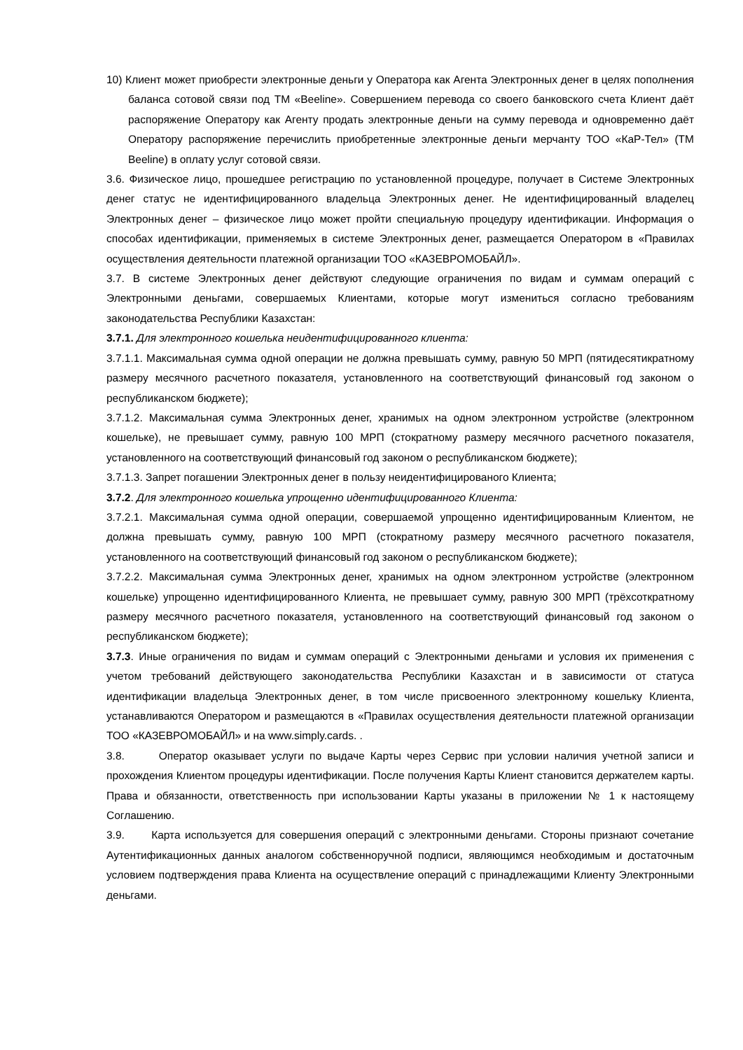10) Клиент может приобрести электронные деньги у Оператора как Агента Электронных денег в целях пополнения баланса сотовой связи под ТМ «Beeline». Совершением перевода со своего банковского счета Клиент даёт распоряжение Оператору как Агенту продать электронные деньги на сумму перевода и одновременно даёт Оператору распоряжение перечислить приобретенные электронные деньги мерчанту ТОО «КаР-Тел» (ТМ Beeline) в оплату услуг сотовой связи.
3.6. Физическое лицо, прошедшее регистрацию по установленной процедуре, получает в Системе Электронных денег статус не идентифицированного владельца Электронных денег. Не идентифицированный владелец Электронных денег – физическое лицо может пройти специальную процедуру идентификации. Информация о способах идентификации, применяемых в системе Электронных денег, размещается Оператором в «Правилах осуществления деятельности платежной организации ТОО «КАЗЕВРОМОБАЙЛ».
3.7. В системе Электронных денег действуют следующие ограничения по видам и суммам операций с Электронными деньгами, совершаемых Клиентами, которые могут измениться согласно требованиям законодательства Республики Казахстан:
3.7.1. Для электронного кошелька неидентифицированного клиента:
3.7.1.1. Максимальная сумма одной операции не должна превышать сумму, равную 50 МРП (пятидесятикратному размеру месячного расчетного показателя, установленного на соответствующий финансовый год законом о республиканском бюджете);
3.7.1.2. Максимальная сумма Электронных денег, хранимых на одном электронном устройстве (электронном кошельке), не превышает сумму, равную 100 МРП (стократному размеру месячного расчетного показателя, установленного на соответствующий финансовый год законом о республиканском бюджете);
3.7.1.3. Запрет погашении Электронных денег в пользу неидентифицированого Клиента;
3.7.2. Для электронного кошелька упрощенно идентифицированного Клиента:
3.7.2.1. Максимальная сумма одной операции, совершаемой упрощенно идентифицированным Клиентом, не должна превышать сумму, равную 100 МРП (стократному размеру месячного расчетного показателя, установленного на соответствующий финансовый год законом о республиканском бюджете);
3.7.2.2. Максимальная сумма Электронных денег, хранимых на одном электронном устройстве (электронном кошельке) упрощенно идентифицированного Клиента, не превышает сумму, равную 300 МРП (трёхсоткратному размеру месячного расчетного показателя, установленного на соответствующий финансовый год законом о республиканском бюджете);
3.7.3. Иные ограничения по видам и суммам операций с Электронными деньгами и условия их применения с учетом требований действующего законодательства Республики Казахстан и в зависимости от статуса идентификации владельца Электронных денег, в том числе присвоенного электронному кошельку Клиента, устанавливаются Оператором и размещаются в «Правилах осуществления деятельности платежной организации ТОО «КАЗЕВРОМОБАЙЛ» и на www.simply.cards. .
3.8. Оператор оказывает услуги по выдаче Карты через Сервис при условии наличия учетной записи и прохождения Клиентом процедуры идентификации. После получения Карты Клиент становится держателем карты. Права и обязанности, ответственность при использовании Карты указаны в приложении № 1 к настоящему Соглашению.
3.9. Карта используется для совершения операций с электронными деньгами. Стороны признают сочетание Аутентификационных данных аналогом собственноручной подписи, являющимся необходимым и достаточным условием подтверждения права Клиента на осуществление операций с принадлежащими Клиенту Электронными деньгами.